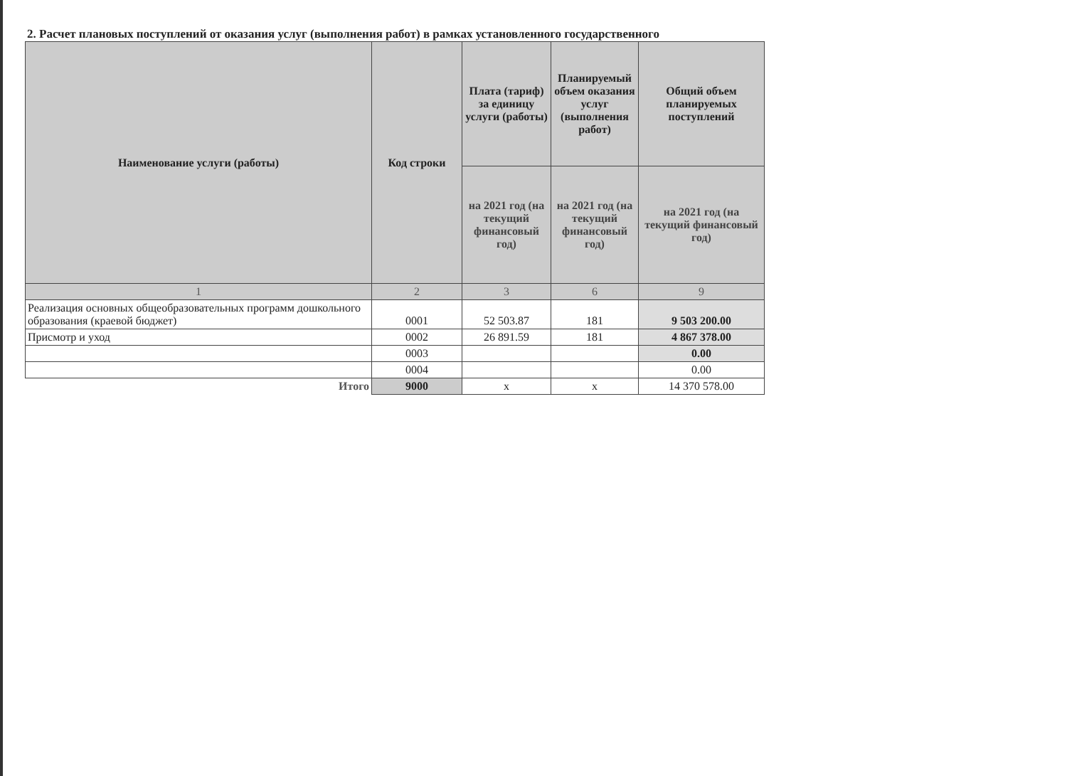2. Расчет плановых поступлений от оказания услуг (выполнения работ) в рамках установленного государственного
| Наименование услуги (работы) | Код строки | Плата (тариф) за единицу услуги (работы) | Планируемый объем оказания услуг (выполнения работ) | Общий объем планируемых поступлений |
| --- | --- | --- | --- | --- |
| | | на 2021 год (на текущий финансовый год) | на 2021 год (на текущий финансовый год) | на 2021 год (на текущий финансовый год) |
| 1 | 2 | 3 | 6 | 9 |
| Реализация основных общеобразовательных программ дошкольного образования (краевой бюджет) | 0001 | 52 503.87 | 181 | 9 503 200.00 |
| Присмотр и уход | 0002 | 26 891.59 | 181 | 4 867 378.00 |
| | 0003 | | | 0.00 |
| | 0004 | | | 0.00 |
| Итого | 9000 | x | x | 14 370 578.00 |